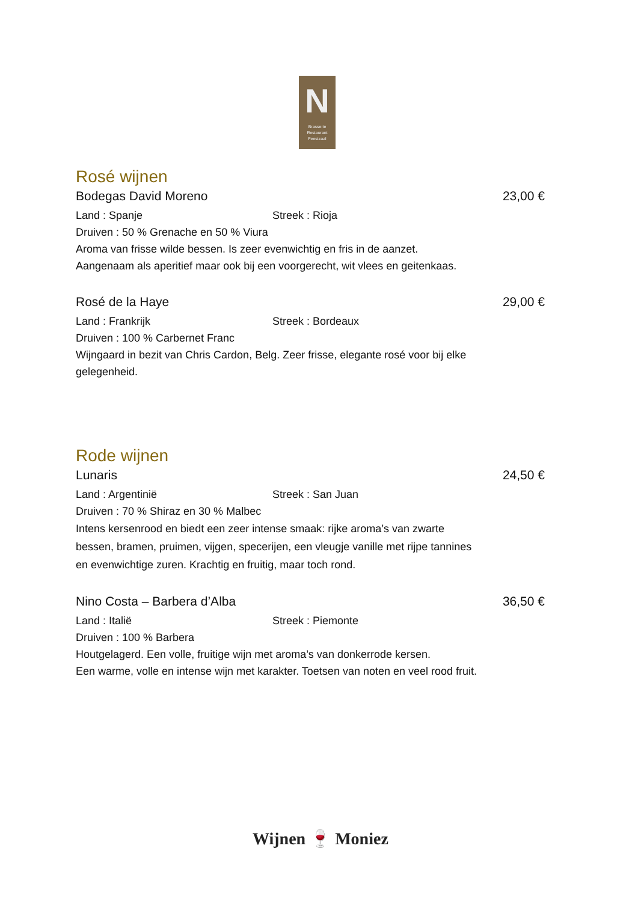N
Brasserie
Restaurant
Feestzaal
Rosé wijnen
Bodegas David Moreno 23,00 €
Land : Spanje Streek : Rioja
Druiven : 50 % Grenache en 50 % Viura
Aroma van frisse wilde bessen. Is zeer evenwichtig en fris in de aanzet.
Aangenaam als aperitief maar ook bij een voorgerecht, wit vlees en geitenkaas.
Rosé de la Haye 29,00 €
Land : Frankrijk Streek : Bordeaux
Druiven : 100 % Carbernet Franc
Wijngaard in bezit van Chris Cardon, Belg. Zeer frisse, elegante rosé voor bij elke gelegenheid.
Rode wijnen
Lunaris 24,50 €
Land : Argentinië Streek : San Juan
Druiven : 70 % Shiraz en 30 % Malbec
Intens kersenrood en biedt een zeer intense smaak: rijke aroma’s van zwarte bessen, bramen, pruimen, vijgen, specerijen, een vleugje vanille met rijpe tannines en evenwichtige zuren. Krachtig en fruitig, maar toch rond.
Nino Costa – Barbera d’Alba 36,50 €
Land : Italië Streek : Piemonte
Druiven : 100 % Barbera
Houtgelagerd. Een volle, fruitige wijn met aroma’s van donkerrode kersen.
Een warme, volle en intense wijn met karakter. Toetsen van noten en veel rood fruit.
Wijnen 🍷 Moniez